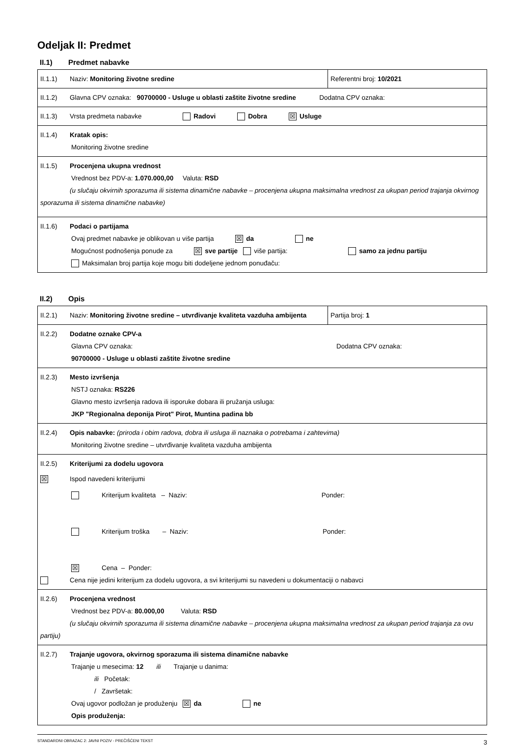Odeljak II: Predmet
II.1) Predmet nabavke
| II.1.1) Naziv: Monitoring životne sredine | Referentni broj: 10/2021 |
| II.1.2) Glavna CPV oznaka: 90700000 - Usluge u oblasti zaštite životne sredine Dodatna CPV oznaka: | |
| II.1.3) Vrsta predmeta nabavke Radovi Dobra ☒ Usluge | |
| II.1.4) Kratak opis: Monitoring životne sredine | |
| II.1.5) Procenjena ukupna vrednost Vrednost bez PDV-a: 1.070.000,00 Valuta: RSD (u slučaju okvirnih sporazuma ili sistema dinamične nabavke – procenjena ukupna maksimalna vrednost za ukupan period trajanja okvirnog sporazuma ili sistema dinamične nabavke) | |
| II.1.6) Podaci o partijama Ovaj predmet nabavke je oblikovan u više partija ☒ da ne Mogućnost podnošenja ponude za ☒ sve partije više partija: samo za jednu partiju Maksimalan broj partija koje mogu biti dodeljene jednom ponuđaču: | |
II.2) Opis
| II.2.1) Naziv: Monitoring životne sredine – utvrđivanje kvaliteta vazduha ambijenta | Partija broj: 1 |
| II.2.2) Dodatne oznake CPV-a Glavna CPV oznaka: Dodatna CPV oznaka: 90700000 - Usluge u oblasti zaštite životne sredine | |
| II.2.3) Mesto izvršenja NSTJ oznaka: RS226 Glavno mesto izvršenja radova ili isporuke dobara ili pružanja usluga: JKP "Regionalna deponija Pirot" Pirot, Muntina padina bb | |
| II.2.4) Opis nabavke: (priroda i obim radova, dobra ili usluga ili naznaka o potrebama i zahtevima) Monitoring životne sredine – utvrđivanje kvaliteta vazduha ambijenta | |
| II.2.5) Kriterijumi za dodelu ugovora ☒ Ispod navedeni kriterijumi Kriterijum kvaliteta – Naziv: Ponder: Kriterijum troška – Naziv: Ponder: ☒ Cena – Ponder: Cena nije jedini kriterijum za dodelu ugovora, a svi kriterijumi su navedeni u dokumentaciji o nabavci | |
| II.2.6) Procenjena vrednost Vrednost bez PDV-a: 80.000,00 Valuta: RSD (u slučaju okvirnih sporazuma ili sistema dinamične nabavke – procenjena ukupna maksimalna vrednost za ukupan period trajanja za ovu partiju) | |
| II.2.7) Trajanje ugovora, okvirnog sporazuma ili sistema dinamične nabavke Trajanje u mesecima: 12 ili Trajanje u danima: ili Početak: / Završetak: Ovaj ugovor podložan je produženju ☒ da ne Opis produženja: | |
STANDARDNI OBRAZAC 2: JAVNI POZIV - PREČIŠĆENI TEKST 3